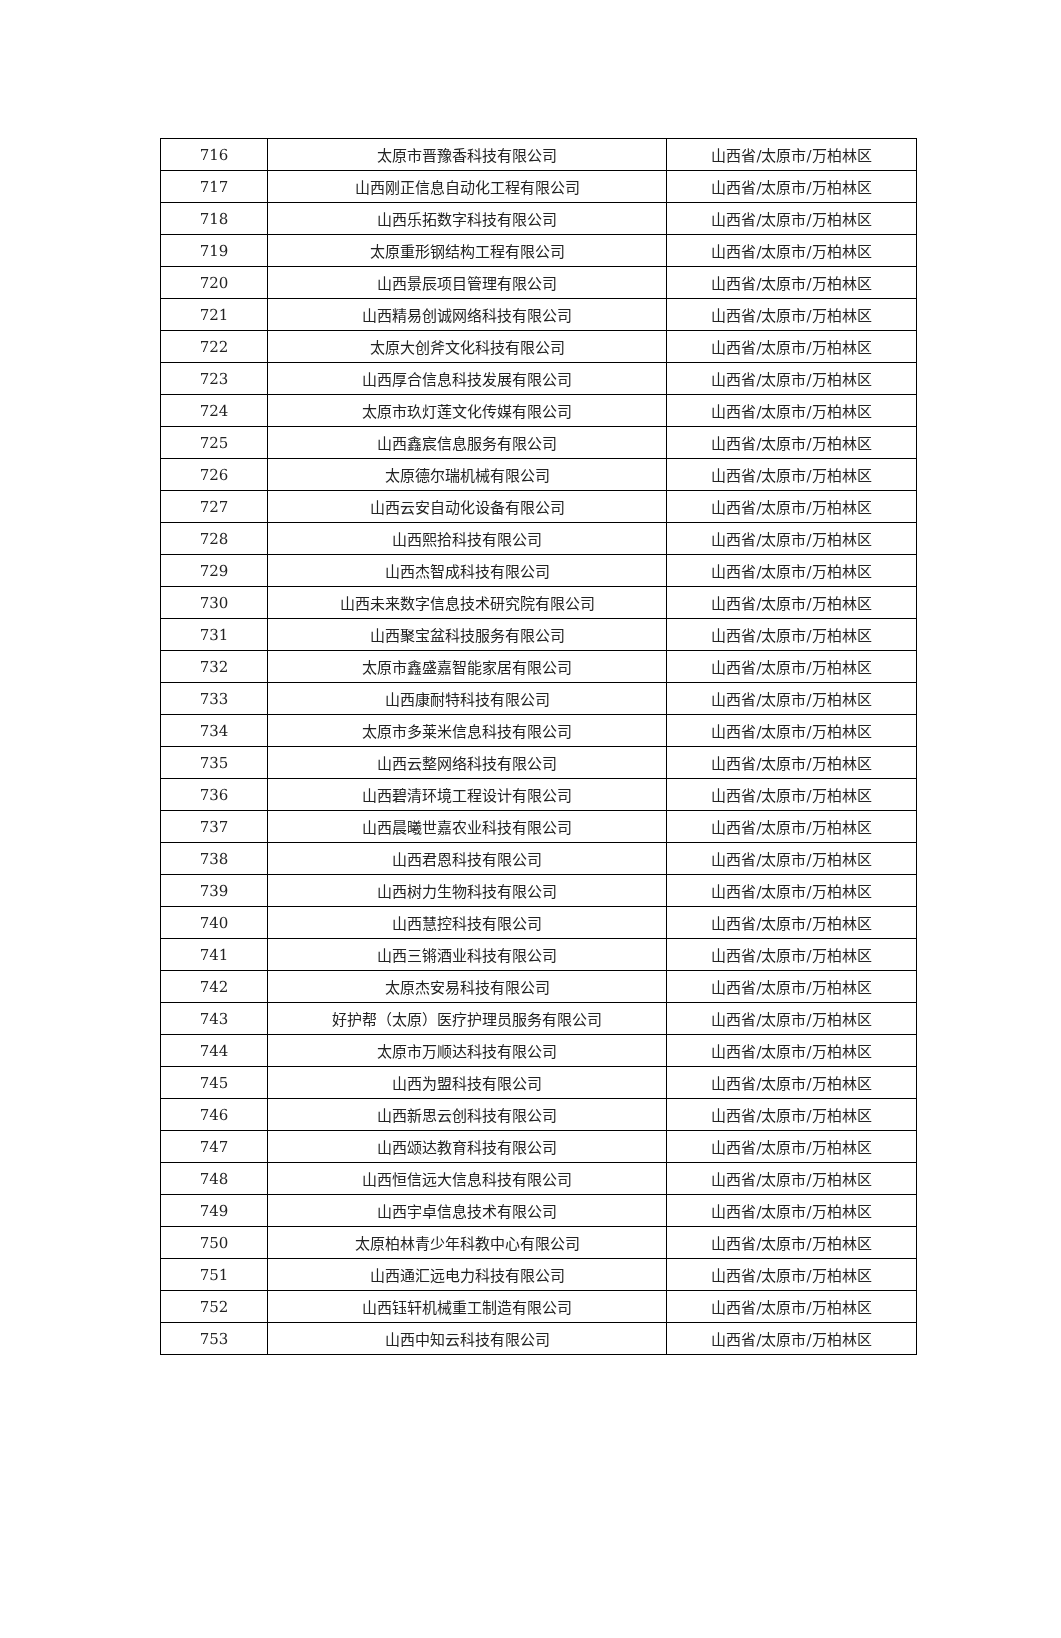| 716 | 太原市晋豫香科技有限公司 | 山西省/太原市/万柏林区 |
| 717 | 山西刚正信息自动化工程有限公司 | 山西省/太原市/万柏林区 |
| 718 | 山西乐拓数字科技有限公司 | 山西省/太原市/万柏林区 |
| 719 | 太原重形钢结构工程有限公司 | 山西省/太原市/万柏林区 |
| 720 | 山西景辰项目管理有限公司 | 山西省/太原市/万柏林区 |
| 721 | 山西精易创诚网络科技有限公司 | 山西省/太原市/万柏林区 |
| 722 | 太原大创斧文化科技有限公司 | 山西省/太原市/万柏林区 |
| 723 | 山西厚合信息科技发展有限公司 | 山西省/太原市/万柏林区 |
| 724 | 太原市玖灯莲文化传媒有限公司 | 山西省/太原市/万柏林区 |
| 725 | 山西鑫宸信息服务有限公司 | 山西省/太原市/万柏林区 |
| 726 | 太原德尔瑞机械有限公司 | 山西省/太原市/万柏林区 |
| 727 | 山西云安自动化设备有限公司 | 山西省/太原市/万柏林区 |
| 728 | 山西熙拾科技有限公司 | 山西省/太原市/万柏林区 |
| 729 | 山西杰智成科技有限公司 | 山西省/太原市/万柏林区 |
| 730 | 山西未来数字信息技术研究院有限公司 | 山西省/太原市/万柏林区 |
| 731 | 山西聚宝盆科技服务有限公司 | 山西省/太原市/万柏林区 |
| 732 | 太原市鑫盛嘉智能家居有限公司 | 山西省/太原市/万柏林区 |
| 733 | 山西康耐特科技有限公司 | 山西省/太原市/万柏林区 |
| 734 | 太原市多莱米信息科技有限公司 | 山西省/太原市/万柏林区 |
| 735 | 山西云整网络科技有限公司 | 山西省/太原市/万柏林区 |
| 736 | 山西碧清环境工程设计有限公司 | 山西省/太原市/万柏林区 |
| 737 | 山西晨曦世嘉农业科技有限公司 | 山西省/太原市/万柏林区 |
| 738 | 山西君恩科技有限公司 | 山西省/太原市/万柏林区 |
| 739 | 山西树力生物科技有限公司 | 山西省/太原市/万柏林区 |
| 740 | 山西慧控科技有限公司 | 山西省/太原市/万柏林区 |
| 741 | 山西三锵酒业科技有限公司 | 山西省/太原市/万柏林区 |
| 742 | 太原杰安易科技有限公司 | 山西省/太原市/万柏林区 |
| 743 | 好护帮（太原）医疗护理员服务有限公司 | 山西省/太原市/万柏林区 |
| 744 | 太原市万顺达科技有限公司 | 山西省/太原市/万柏林区 |
| 745 | 山西为盟科技有限公司 | 山西省/太原市/万柏林区 |
| 746 | 山西新思云创科技有限公司 | 山西省/太原市/万柏林区 |
| 747 | 山西颂达教育科技有限公司 | 山西省/太原市/万柏林区 |
| 748 | 山西恒信远大信息科技有限公司 | 山西省/太原市/万柏林区 |
| 749 | 山西宇卓信息技术有限公司 | 山西省/太原市/万柏林区 |
| 750 | 太原柏林青少年科教中心有限公司 | 山西省/太原市/万柏林区 |
| 751 | 山西通汇远电力科技有限公司 | 山西省/太原市/万柏林区 |
| 752 | 山西钰轩机械重工制造有限公司 | 山西省/太原市/万柏林区 |
| 753 | 山西中知云科技有限公司 | 山西省/太原市/万柏林区 |